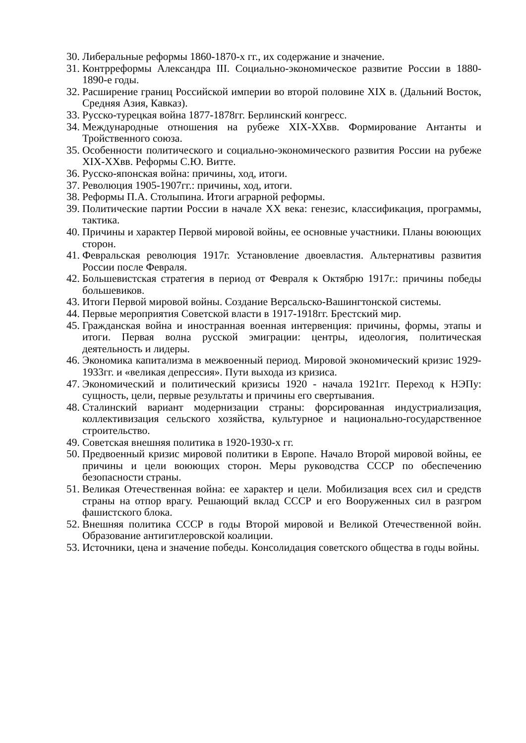30. Либеральные реформы 1860-1870-х гг., их содержание и значение.
31. Контрреформы Александра III. Социально-экономическое развитие России в 1880-1890-е годы.
32. Расширение границ Российской империи во второй половине XIX в. (Дальний Восток, Средняя Азия, Кавказ).
33. Русско-турецкая война 1877-1878гг. Берлинский конгресс.
34. Международные отношения на рубеже XIX-XXвв. Формирование Антанты и Тройственного союза.
35. Особенности политического и социально-экономического развития России на рубеже XIX-XXвв. Реформы С.Ю. Витте.
36. Русско-японская война: причины, ход, итоги.
37. Революция 1905-1907гг.: причины, ход, итоги.
38. Реформы П.А. Столыпина. Итоги аграрной реформы.
39. Политические партии России в начале XX века: генезис, классификация, программы, тактика.
40. Причины и характер Первой мировой войны, ее основные участники. Планы воюющих сторон.
41. Февральская революция 1917г. Установление двоевластия. Альтернативы развития России после Февраля.
42. Большевистская стратегия в период от Февраля к Октябрю 1917г.: причины победы большевиков.
43. Итоги Первой мировой войны. Создание Версальско-Вашингтонской системы.
44. Первые мероприятия Советской власти в 1917-1918гг. Брестский мир.
45. Гражданская война и иностранная военная интервенция: причины, формы, этапы и итоги. Первая волна русской эмиграции: центры, идеология, политическая деятельность и лидеры.
46. Экономика капитализма в межвоенный период. Мировой экономический кризис 1929-1933гг. и «великая депрессия». Пути выхода из кризиса.
47. Экономический и политический кризисы 1920 - начала 1921гг. Переход к НЭПу: сущность, цели, первые результаты и причины его свертывания.
48. Сталинский вариант модернизации страны: форсированная индустриализация, коллективизация сельского хозяйства, культурное и национально-государственное строительство.
49. Советская внешняя политика в 1920-1930-х гг.
50. Предвоенный кризис мировой политики в Европе. Начало Второй мировой войны, ее причины и цели воюющих сторон. Меры руководства СССР по обеспечению безопасности страны.
51. Великая Отечественная война: ее характер и цели. Мобилизация всех сил и средств страны на отпор врагу. Решающий вклад СССР и его Вооруженных сил в разгром фашистского блока.
52. Внешняя политика СССР в годы Второй мировой и Великой Отечественной войн. Образование антигитлеровской коалиции.
53. Источники, цена и значение победы. Консолидация советского общества в годы войны.